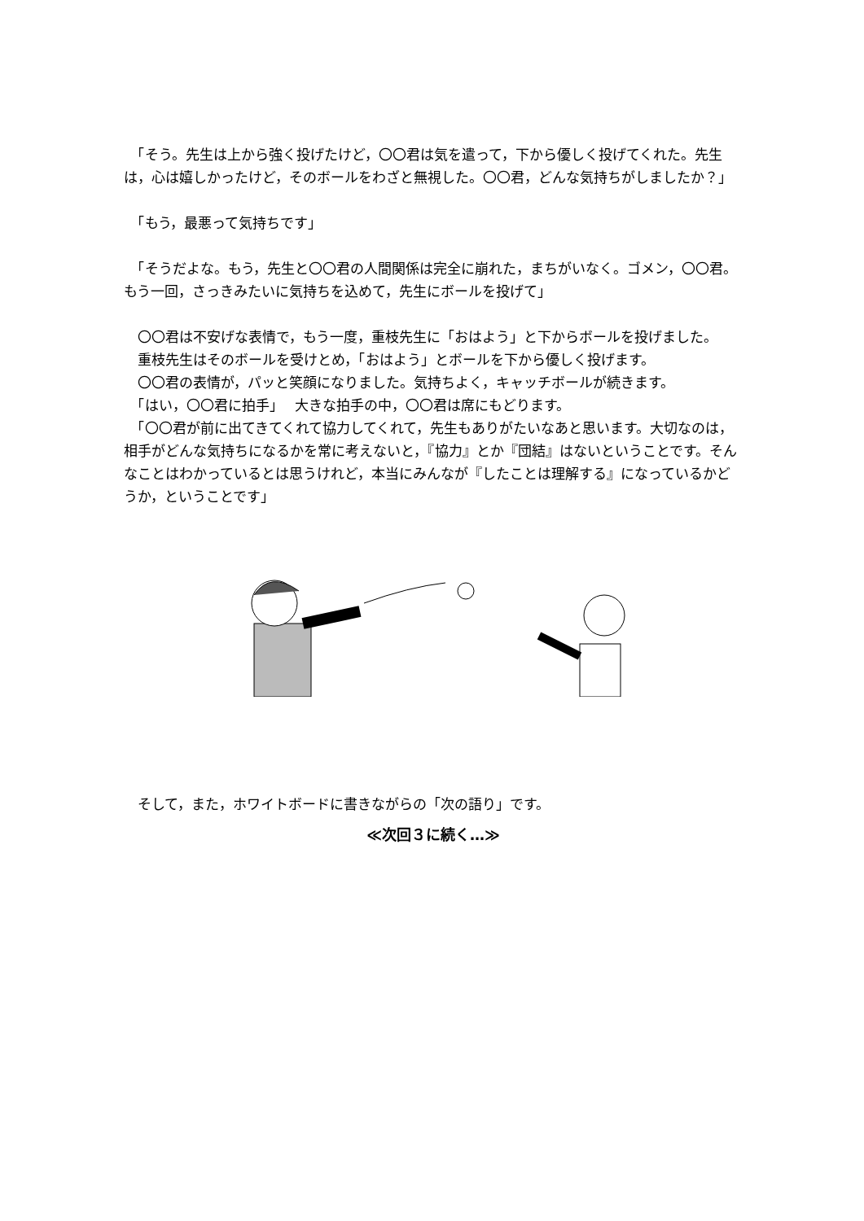「そう。先生は上から強く投げたけど，〇〇君は気を遣って，下から優しく投げてくれた。先生は，心は嬉しかったけど，そのボールをわざと無視した。〇〇君，どんな気持ちがしましたか？」
　「もう，最悪って気持ちです」
　「そうだよな。もう，先生と〇〇君の人間関係は完全に崩れた，まちがいなく。ゴメン，〇〇君。もう一回，さっきみたいに気持ちを込めて，先生にボールを投げて」
　〇〇君は不安げな表情で，もう一度，重枝先生に「おはよう」と下からボールを投げました。
　重枝先生はそのボールを受けとめ，「おはよう」とボールを下から優しく投げます。
　〇〇君の表情が，パッと笑顔になりました。気持ちよく，キャッチボールが続きます。
　「はい，〇〇君に拍手」　 大きな拍手の中，〇〇君は席にもどります。
　「〇〇君が前に出てきてくれて協力してくれて，先生もありがたいなあと思います。大切なのは，相手がどんな気持ちになるかを常に考えないと，『協力』とか『団結』はないということです。そんなことはわかっているとは思うけれど，本当にみんなが『したことは理解する』になっているかどうか，ということです」
　そして，また，ホワイトボードに書きながらの「次の語り」です。
≪次回３に続く…≫